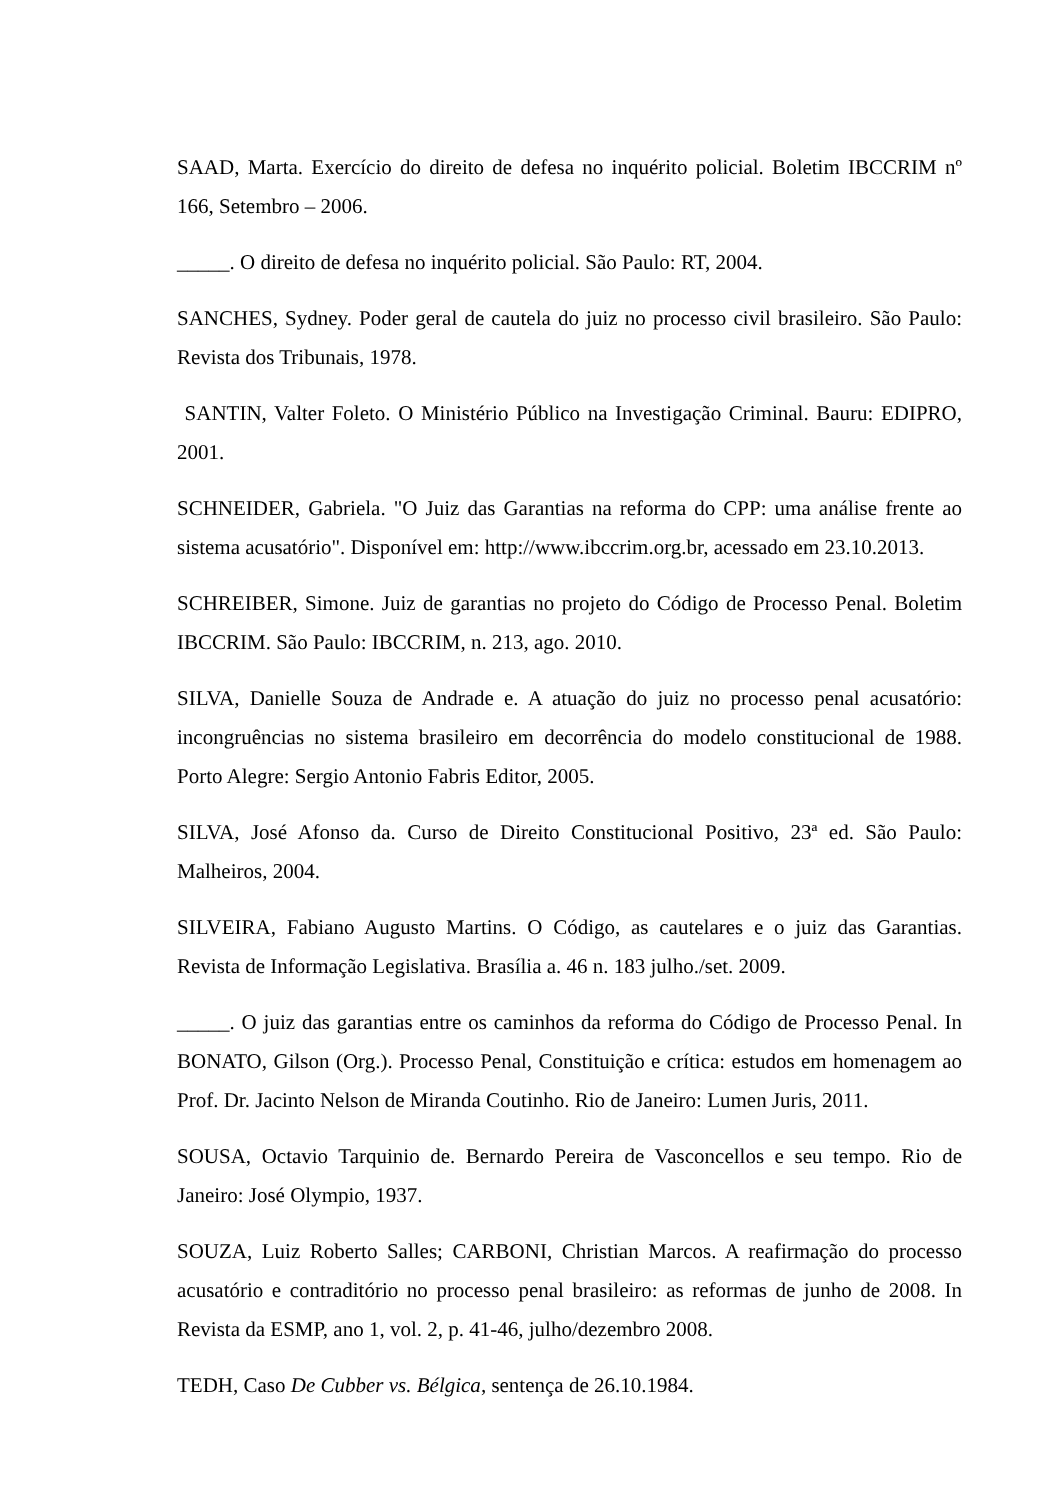SAAD, Marta. Exercício do direito de defesa no inquérito policial. Boletim IBCCRIM nº 166, Setembro – 2006.
_____. O direito de defesa no inquérito policial. São Paulo: RT, 2004.
SANCHES, Sydney. Poder geral de cautela do juiz no processo civil brasileiro. São Paulo: Revista dos Tribunais, 1978.
SANTIN, Valter Foleto. O Ministério Público na Investigação Criminal. Bauru: EDIPRO, 2001.
SCHNEIDER, Gabriela. "O Juiz das Garantias na reforma do CPP: uma análise frente ao sistema acusatório". Disponível em: http://www.ibccrim.org.br, acessado em 23.10.2013.
SCHREIBER, Simone. Juiz de garantias no projeto do Código de Processo Penal. Boletim IBCCRIM. São Paulo: IBCCRIM, n. 213, ago. 2010.
SILVA, Danielle Souza de Andrade e. A atuação do juiz no processo penal acusatório: incongruências no sistema brasileiro em decorrência do modelo constitucional de 1988. Porto Alegre: Sergio Antonio Fabris Editor, 2005.
SILVA, José Afonso da. Curso de Direito Constitucional Positivo, 23ª ed. São Paulo: Malheiros, 2004.
SILVEIRA, Fabiano Augusto Martins. O Código, as cautelares e o juiz das Garantias. Revista de Informação Legislativa. Brasília a. 46 n. 183 julho./set. 2009.
_____. O juiz das garantias entre os caminhos da reforma do Código de Processo Penal. In BONATO, Gilson (Org.). Processo Penal, Constituição e crítica: estudos em homenagem ao Prof. Dr. Jacinto Nelson de Miranda Coutinho. Rio de Janeiro: Lumen Juris, 2011.
SOUSA, Octavio Tarquinio de. Bernardo Pereira de Vasconcellos e seu tempo. Rio de Janeiro: José Olympio, 1937.
SOUZA, Luiz Roberto Salles; CARBONI, Christian Marcos. A reafirmação do processo acusatório e contraditório no processo penal brasileiro: as reformas de junho de 2008. In Revista da ESMP, ano 1, vol. 2, p. 41-46, julho/dezembro 2008.
TEDH, Caso De Cubber vs. Bélgica, sentença de 26.10.1984.